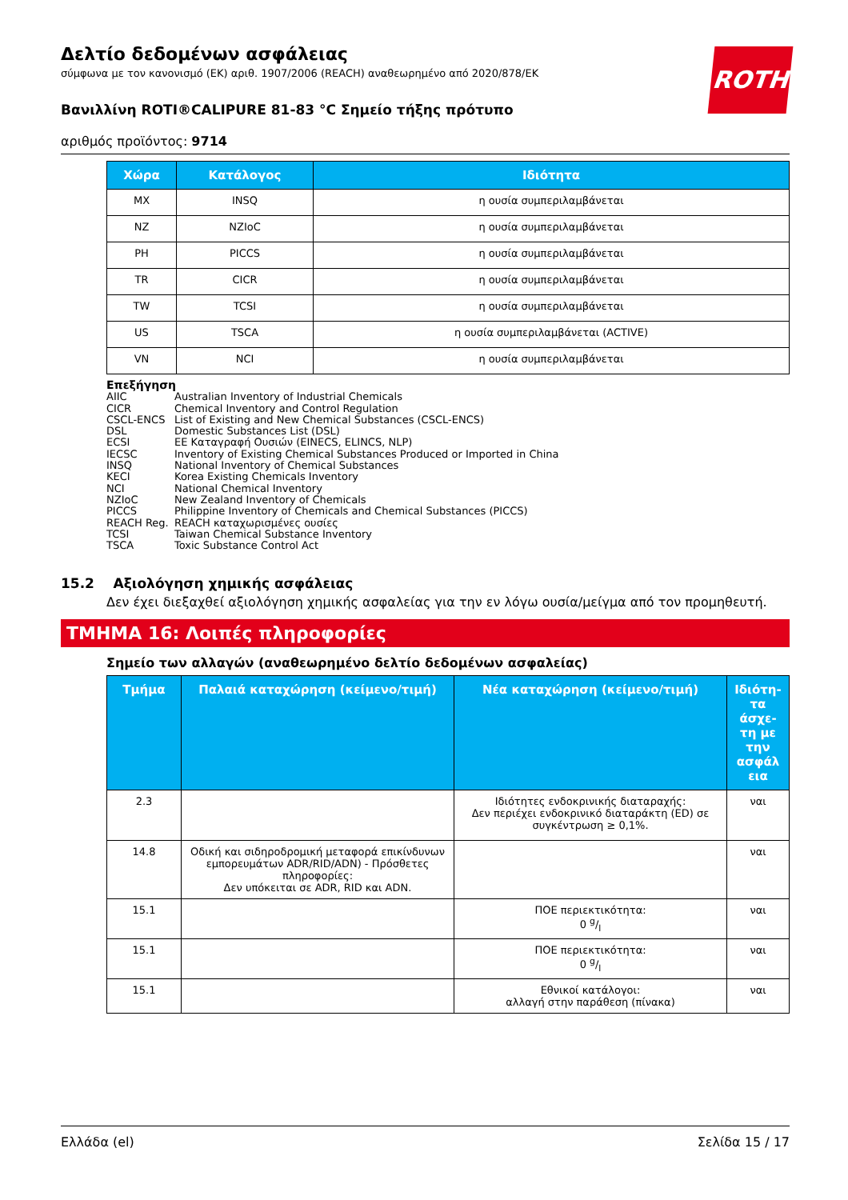ROTH
Δελτίο δεδομένων ασφάλειας
σύμφωνα με τον κανονισμό (ΕΚ) αριθ. 1907/2006 (REACH) αναθεωρημένο από 2020/878/ΕΚ
Βανιλλίνη ROTI®CALIPURE 81-83 °C Σημείο τήξης πρότυπο
αριθμός προϊόντος: 9714
| Χώρα | Κατάλογος | Ιδιότητα |
| --- | --- | --- |
| MX | INSQ | η ουσία συμπεριλαμβάνεται |
| NZ | NZIoC | η ουσία συμπεριλαμβάνεται |
| PH | PICCS | η ουσία συμπεριλαμβάνεται |
| TR | CICR | η ουσία συμπεριλαμβάνεται |
| TW | TCSI | η ουσία συμπεριλαμβάνεται |
| US | TSCA | η ουσία συμπεριλαμβάνεται (ACTIVE) |
| VN | NCI | η ουσία συμπεριλαμβάνεται |
Επεξήγηση
AIIC Australian Inventory of Industrial Chemicals
CICR Chemical Inventory and Control Regulation
CSCL-ENCS List of Existing and New Chemical Substances (CSCL-ENCS)
DSL Domestic Substances List (DSL)
ECSI ΕΕ Καταγραφή Ουσιών (EINECS, ELINCS, NLP)
IECSC Inventory of Existing Chemical Substances Produced or Imported in China
INSQ National Inventory of Chemical Substances
KECI Korea Existing Chemicals Inventory
NCI National Chemical Inventory
NZIoC New Zealand Inventory of Chemicals
PICCS Philippine Inventory of Chemicals and Chemical Substances (PICCS)
REACH Reg. REACH καταχωρισμένες ουσίες
TCSI Taiwan Chemical Substance Inventory
TSCA Toxic Substance Control Act
15.2 Αξιολόγηση χημικής ασφάλειας
Δεν έχει διεξαχθεί αξιολόγηση χημικής ασφαλείας για την εν λόγω ουσία/μείγμα από τον προμηθευτή.
ΤΜΗΜΑ 16: Λοιπές πληροφορίες
Σημείο των αλλαγών (αναθεωρημένο δελτίο δεδομένων ασφαλείας)
| Τμήμα | Παλαιά καταχώρηση (κείμενο/τιμή) | Νέα καταχώρηση (κείμενο/τιμή) | Ιδιότη-τα άσχε-τη με την ασφάλ εια |
| --- | --- | --- | --- |
| 2.3 | | Ιδιότητες ενδοκρινικής διαταραχής: Δεν περιέχει ενδοκρινικό διαταράκτη (ED) σε συγκέντρωση ≥ 0,1%. | ναι |
| 14.8 | Οδική και σιδηροδρομική μεταφορά επικίνδυνων εμπορευμάτων ADR/RID/ADN) - Πρόσθετες πληροφορίες: Δεν υπόκειται σε ADR, RID και ADN. | | ναι |
| 15.1 | | ΠΟΕ περιεκτικότητα: 0 g/l | ναι |
| 15.1 | | ΠΟΕ περιεκτικότητα: 0 g/l | ναι |
| 15.1 | | Εθνικοί κατάλογοι: αλλαγή στην παράθεση (πίνακα) | ναι |
Ελλάδα (el) Σελίδα 15 / 17